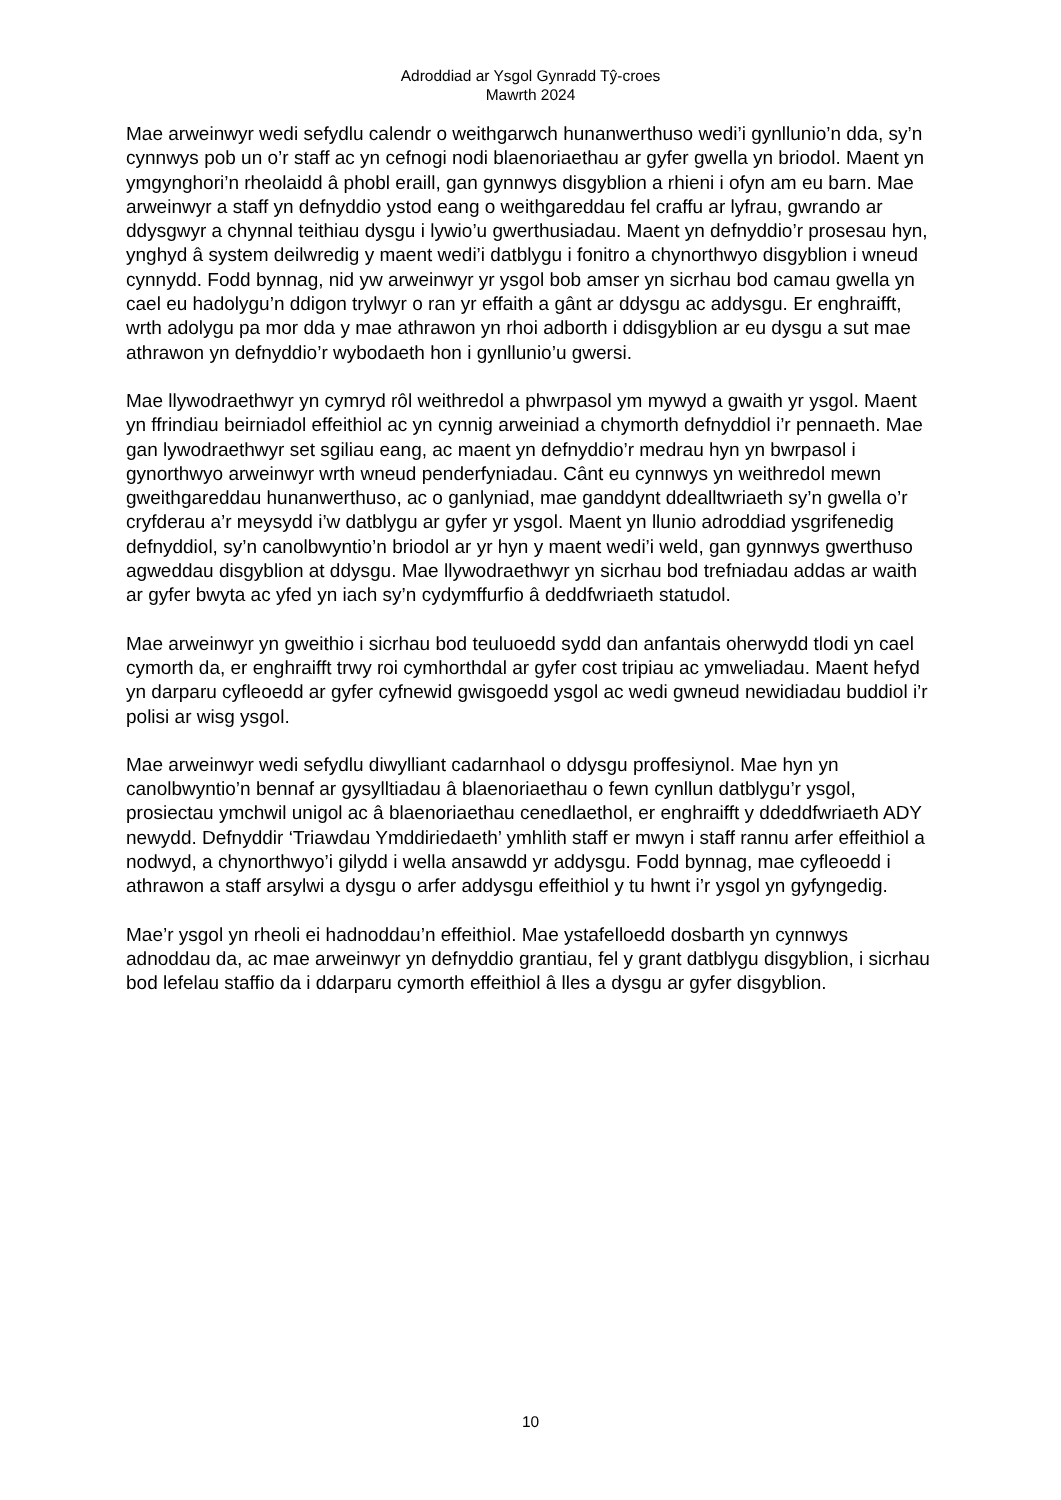Adroddiad ar Ysgol Gynradd Tŷ-croes
Mawrth 2024
Mae arweinwyr wedi sefydlu calendr o weithgarwch hunanwerthuso wedi’i gynllunio’n dda, sy’n cynnwys pob un o’r staff ac yn cefnogi nodi blaenoriaethau ar gyfer gwella yn briodol. Maent yn ymgynghori’n rheolaidd â phobl eraill, gan gynnwys disgyblion a rhieni i ofyn am eu barn. Mae arweinwyr a staff yn defnyddio ystod eang o weithgareddau fel craffu ar lyfrau, gwrando ar ddysgwyr a chynnal teithiau dysgu i lywio’u gwerthusiadau. Maent yn defnyddio’r prosesau hyn, ynghyd â system deilwredig y maent wedi’i datblygu i fonitro a chynorthwyo disgyblion i wneud cynnydd. Fodd bynnag, nid yw arweinwyr yr ysgol bob amser yn sicrhau bod camau gwella yn cael eu hadolygu’n ddigon trylwyr o ran yr effaith a gânt ar ddysgu ac addysgu. Er enghraifft, wrth adolygu pa mor dda y mae athrawon yn rhoi adborth i ddisgyblion ar eu dysgu a sut mae athrawon yn defnyddio’r wybodaeth hon i gynllunio’u gwersi.
Mae llywodraethwyr yn cymryd rôl weithredol a phwrpasol ym mywyd a gwaith yr ysgol. Maent yn ffrindiau beirniadol effeithiol ac yn cynnig arweiniad a chymorth defnyddiol i’r pennaeth. Mae gan lywodraethwyr set sgiliau eang, ac maent yn defnyddio’r medrau hyn yn bwrpasol i gynorthwyo arweinwyr wrth wneud penderfyniadau. Cânt eu cynnwys yn weithredol mewn gweithgareddau hunanwerthuso, ac o ganlyniad, mae ganddynt ddealltwriaeth sy’n gwella o’r cryfderau a’r meysydd i’w datblygu ar gyfer yr ysgol. Maent yn llunio adroddiad ysgrifenedig defnyddiol, sy’n canolbwyntio’n briodol ar yr hyn y maent wedi’i weld, gan gynnwys gwerthuso agweddau disgyblion at ddysgu. Mae llywodraethwyr yn sicrhau bod trefniadau addas ar waith ar gyfer bwyta ac yfed yn iach sy’n cydymffurfio â deddfwriaeth statudol.
Mae arweinwyr yn gweithio i sicrhau bod teuluoedd sydd dan anfantais oherwydd tlodi yn cael cymorth da, er enghraifft trwy roi cymhorthdal ar gyfer cost tripiau ac ymweliadau. Maent hefyd yn darparu cyfleoedd ar gyfer cyfnewid gwisgoedd ysgol ac wedi gwneud newidiadau buddiol i’r polisi ar wisg ysgol.
Mae arweinwyr wedi sefydlu diwylliant cadarnhaol o ddysgu proffesiynol. Mae hyn yn canolbwyntio’n bennaf ar gysylltiadau â blaenoriaethau o fewn cynllun datblygu’r ysgol, prosiectau ymchwil unigol ac â blaenoriaethau cenedlaethol, er enghraifft y ddeddfwriaeth ADY newydd. Defnyddir ‘Triawdau Ymddiriedaeth’ ymhlith staff er mwyn i staff rannu arfer effeithiol a nodwyd, a chynorthwyo’i gilydd i wella ansawdd yr addysgu. Fodd bynnag, mae cyfleoedd i athrawon a staff arsylwi a dysgu o arfer addysgu effeithiol y tu hwnt i’r ysgol yn gyfyngedig.
Mae’r ysgol yn rheoli ei hadnoddau’n effeithiol. Mae ystafelloedd dosbarth yn cynnwys adnoddau da, ac mae arweinwyr yn defnyddio grantiau, fel y grant datblygu disgyblion, i sicrhau bod lefelau staffio da i ddarparu cymorth effeithiol â lles a dysgu ar gyfer disgyblion.
10